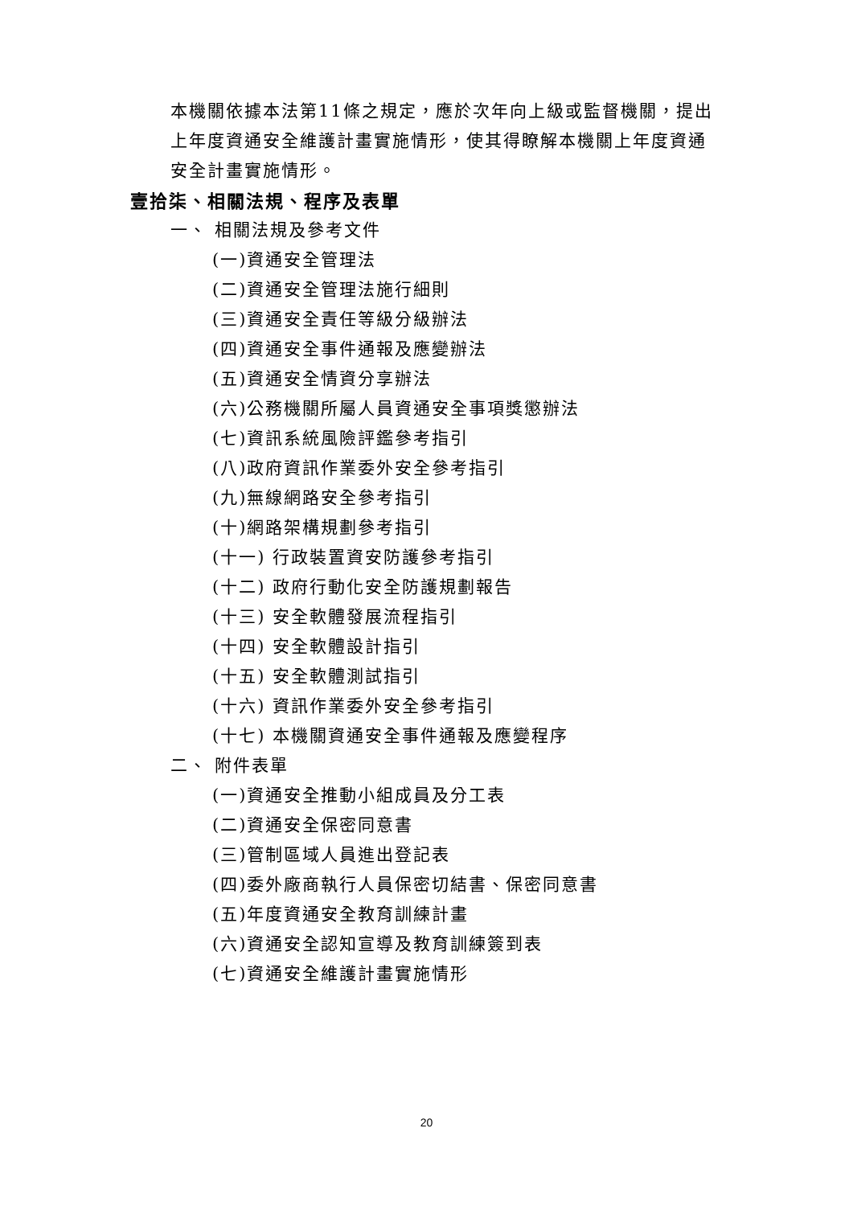本機關依據本法第11條之規定，應於次年向上級或監督機關，提出上年度資通安全維護計畫實施情形，使其得瞭解本機關上年度資通安全計畫實施情形。
壹拾柒、相關法規、程序及表單
一、 相關法規及參考文件
(一)資通安全管理法
(二)資通安全管理法施行細則
(三)資通安全責任等級分級辦法
(四)資通安全事件通報及應變辦法
(五)資通安全情資分享辦法
(六)公務機關所屬人員資通安全事項獎懲辦法
(七)資訊系統風險評鑑參考指引
(八)政府資訊作業委外安全參考指引
(九)無線網路安全參考指引
(十)網路架構規劃參考指引
(十一) 行政裝置資安防護參考指引
(十二) 政府行動化安全防護規劃報告
(十三) 安全軟體發展流程指引
(十四) 安全軟體設計指引
(十五) 安全軟體測試指引
(十六) 資訊作業委外安全參考指引
(十七) 本機關資通安全事件通報及應變程序
二、 附件表單
(一)資通安全推動小組成員及分工表
(二)資通安全保密同意書
(三)管制區域人員進出登記表
(四)委外廠商執行人員保密切結書、保密同意書
(五)年度資通安全教育訓練計畫
(六)資通安全認知宣導及教育訓練簽到表
(七)資通安全維護計畫實施情形
20